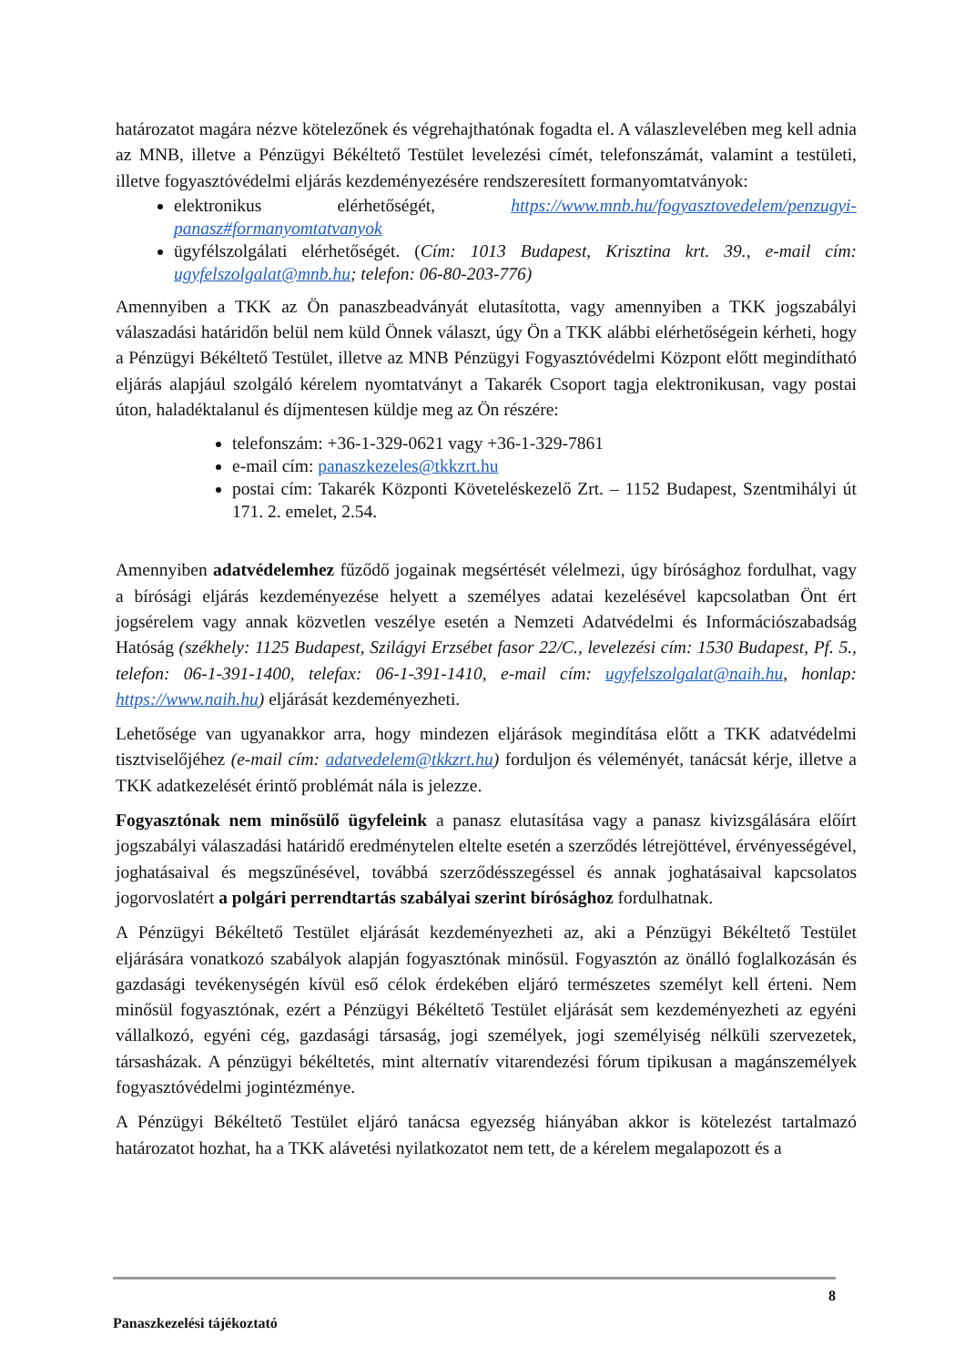határozatot magára nézve kötelezőnek és végrehajthatónak fogadta el. A válaszlevelében meg kell adnia az MNB, illetve a Pénzügyi Békéltető Testület levelezési címét, telefonszámát, valamint a testületi, illetve fogyasztóvédelmi eljárás kezdeményezésére rendszeresített formanyomtatványok:
elektronikus elérhetőségét, https://www.mnb.hu/fogyasztovedelem/penzugyi-panasz#formanyomtatvanyok
ügyfélszolgálati elérhetőségét. (Cím: 1013 Budapest, Krisztina krt. 39., e-mail cím: ugyfelszolgalat@mnb.hu; telefon: 06-80-203-776)
Amennyiben a TKK az Ön panaszbeadványát elutasította, vagy amennyiben a TKK jogszabályi válaszadási határidőn belül nem küld Önnek választ, úgy Ön a TKK alábbi elérhetőségein kérheti, hogy a Pénzügyi Békéltető Testület, illetve az MNB Pénzügyi Fogyasztóvédelmi Központ előtt megindítható eljárás alapjául szolgáló kérelem nyomtatványt a Takarék Csoport tagja elektronikusan, vagy postai úton, haladéktalanul és díjmentesen küldje meg az Ön részére:
telefonszám: +36-1-329-0621 vagy +36-1-329-7861
e-mail cím: panaszkezeles@tkkzrt.hu
postai cím: Takarék Központi Követeléskezelő Zrt. – 1152 Budapest, Szentmihályi út 171. 2. emelet, 2.54.
Amennyiben adatvédelemhez fűződő jogainak megsértését vélelmezi, úgy bírósághoz fordulhat, vagy a bírósági eljárás kezdeményezése helyett a személyes adatai kezelésével kapcsolatban Önt ért jogsérelem vagy annak közvetlen veszélye esetén a Nemzeti Adatvédelmi és Információszabadság Hatóság (székhely: 1125 Budapest, Szilágyi Erzsébet fasor 22/C., levelezési cím: 1530 Budapest, Pf. 5., telefon: 06-1-391-1400, telefax: 06-1-391-1410, e-mail cím: ugyfelszolgalat@naih.hu, honlap: https://www.naih.hu) eljárását kezdeményezheti.
Lehetősége van ugyanakkor arra, hogy mindezen eljárások megindítása előtt a TKK adatvédelmi tisztviselőjéhez (e-mail cím: adatvedelem@tkkzrt.hu) forduljon és véleményét, tanácsát kérje, illetve a TKK adatkezelését érintő problémát nála is jelezze.
Fogyasztónak nem minősülő ügyfeleink a panasz elutasítása vagy a panasz kivizsgálására előírt jogszabályi válaszadási határidő eredménytelen eltelte esetén a szerződés létrejöttével, érvényességével, joghatásaival és megszűnésével, továbbá szerződésszegéssel és annak joghatásaival kapcsolatos jogorvoslatért a polgári perrendtartás szabályai szerint bírósághoz fordulhatnak.
A Pénzügyi Békéltető Testület eljárását kezdeményezheti az, aki a Pénzügyi Békéltető Testület eljárására vonatkozó szabályok alapján fogyasztónak minősül. Fogyasztón az önálló foglalkozásán és gazdasági tevékenységén kívül eső célok érdekében eljáró természetes személyt kell érteni. Nem minősül fogyasztónak, ezért a Pénzügyi Békéltető Testület eljárását sem kezdeményezheti az egyéni vállalkozó, egyéni cég, gazdasági társaság, jogi személyek, jogi személyiség nélküli szervezetek, társasházak. A pénzügyi békéltetés, mint alternatív vitarendezési fórum tipikusan a magánszemélyek fogyasztóvédelmi jogintézménye.
A Pénzügyi Békéltető Testület eljáró tanácsa egyezség hiányában akkor is kötelezést tartalmazó határozatot hozhat, ha a TKK alávetési nyilatkozatot nem tett, de a kérelem megalapozott és a
8
Panaszkezelési tájékoztató